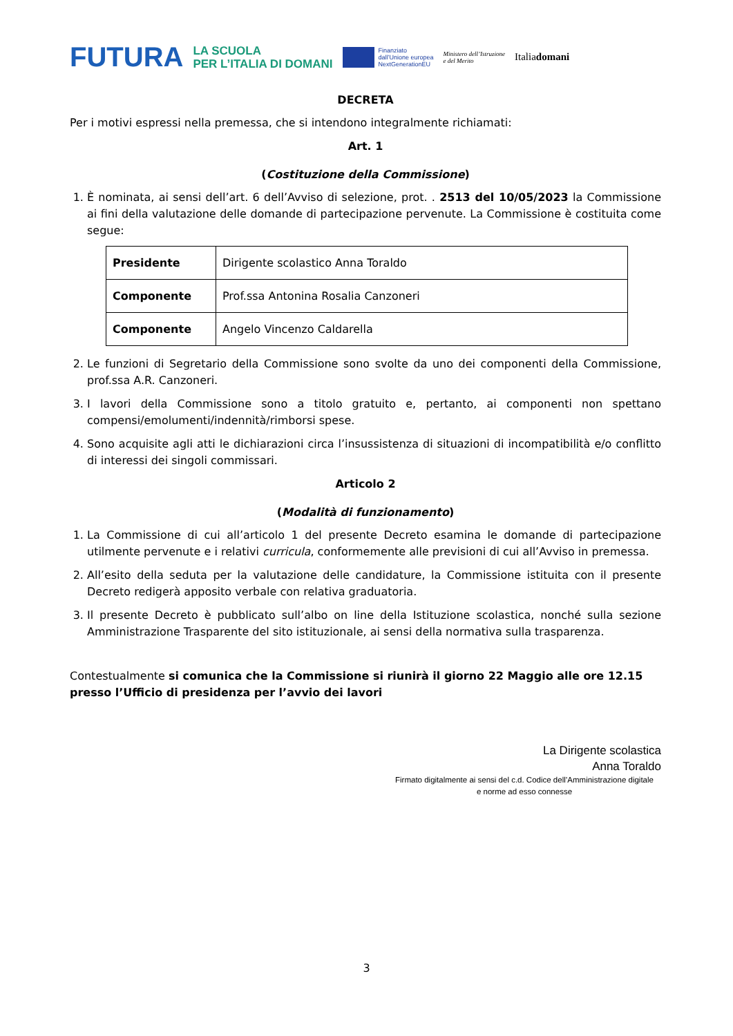FUTURA LA SCUOLA
PER L’ITALIA DI DOMANI Finanziato
dall’Unione europea
NextGenerationEU Ministero dell’Istruzione
e del Merito Italiadomani
DECRETA
Per i motivi espressi nella premessa, che si intendono integralmente richiamati:
Art. 1
(Costituzione della Commissione)
1. È nominata, ai sensi dell’art. 6 dell’Avviso di selezione, prot. . 2513 del 10/05/2023 la Commissione ai fini della valutazione delle domande di partecipazione pervenute. La Commissione è costituita come segue:
| Presidente | Dirigente scolastico Anna Toraldo |
| Componente | Prof.ssa Antonina Rosalia Canzoneri |
| Componente | Angelo Vincenzo Caldarella |
2. Le funzioni di Segretario della Commissione sono svolte da uno dei componenti della Commissione, prof.ssa A.R. Canzoneri.
3. I lavori della Commissione sono a titolo gratuito e, pertanto, ai componenti non spettano compensi/emolumenti/indennità/rimborsi spese.
4. Sono acquisite agli atti le dichiarazioni circa l’insussistenza di situazioni di incompatibilità e/o conflitto di interessi dei singoli commissari.
Articolo 2
(Modalità di funzionamento)
1. La Commissione di cui all’articolo 1 del presente Decreto esamina le domande di partecipazione utilmente pervenute e i relativi curricula, conformemente alle previsioni di cui all’Avviso in premessa.
2. All’esito della seduta per la valutazione delle candidature, la Commissione istituita con il presente Decreto redigerà apposito verbale con relativa graduatoria.
3. Il presente Decreto è pubblicato sull’albo on line della Istituzione scolastica, nonché sulla sezione Amministrazione Trasparente del sito istituzionale, ai sensi della normativa sulla trasparenza.
Contestualmente si comunica che la Commissione si riunirà il giorno 22 Maggio alle ore 12.15 presso l’Ufficio di presidenza per l’avvio dei lavori
La Dirigente scolastica
Anna Toraldo
Firmato digitalmente ai sensi del c.d. Codice dell’Amministrazione digitale
e norme ad esso connesse
3